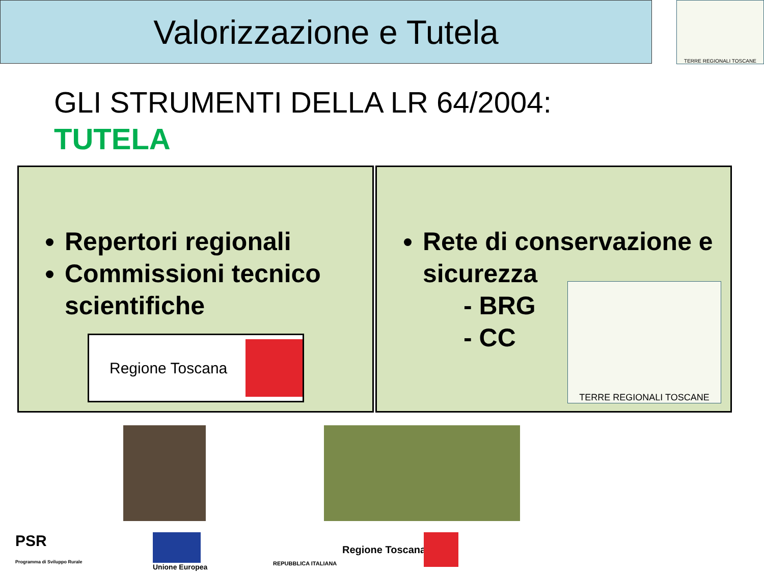Valorizzazione e Tutela TERRE REGIONALI TOSCANE
GLI STRUMENTI DELLA LR 64/2004:
TUTELA
Repertori regionali
Commissioni tecnico scientifiche
Regione Toscana
Rete di conservazione e sicurezza
- BRG
- CC
TERRE REGIONALI TOSCANE
PSR
Programma di Sviluppo Rurale
Unione Europea
REPUBBLICA ITALIANA
Regione Toscana